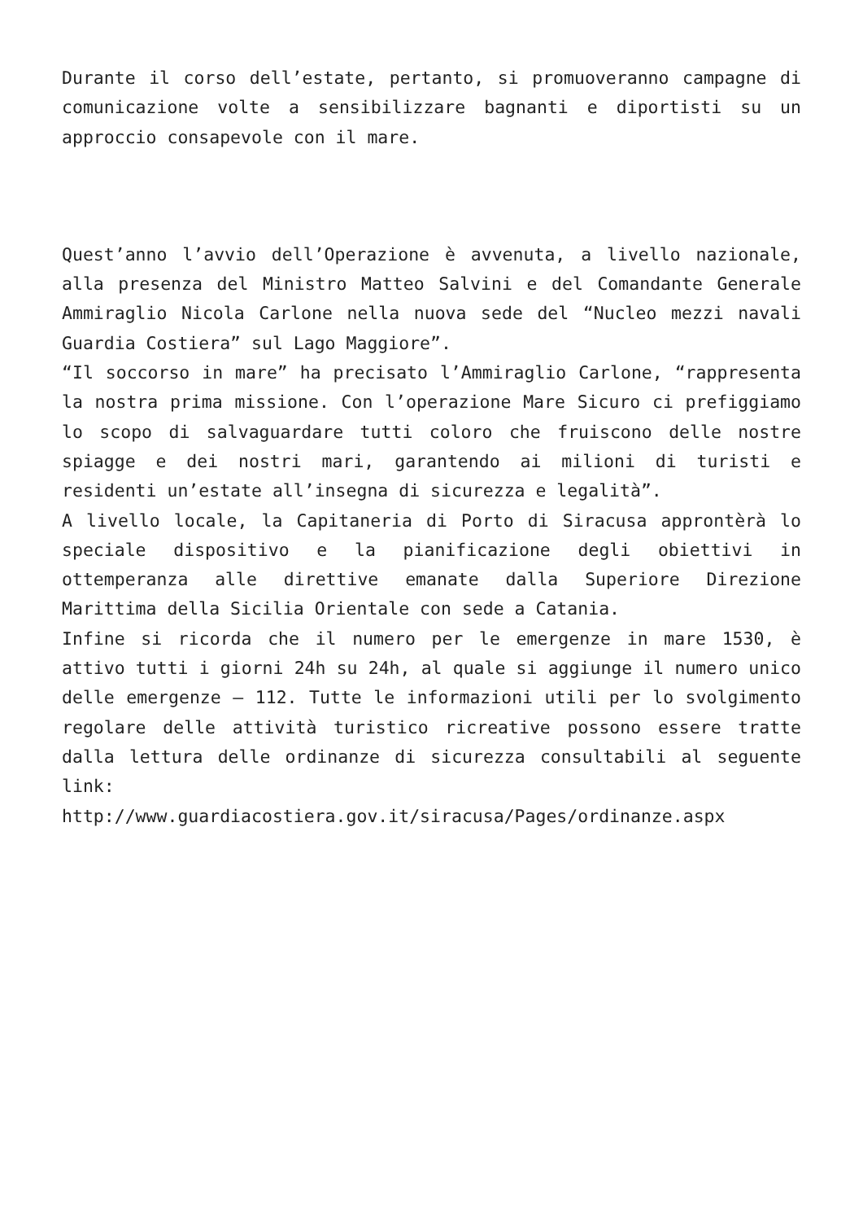Durante il corso dell’estate, pertanto, si promuoveranno campagne di comunicazione volte a sensibilizzare bagnanti e diportisti su un approccio consapevole con il mare.
Quest’anno l’avvio dell’Operazione è avvenuta, a livello nazionale, alla presenza del Ministro Matteo Salvini e del Comandante Generale Ammiraglio Nicola Carlone nella nuova sede del “Nucleo mezzi navali Guardia Costiera” sul Lago Maggiore”.
“Il soccorso in mare” ha precisato l’Ammiraglio Carlone, “rappresenta la nostra prima missione. Con l’operazione Mare Sicuro ci prefiggiamo lo scopo di salvaguardare tutti coloro che fruiscono delle nostre spiagge e dei nostri mari, garantendo ai milioni di turisti e residenti un’estate all’insegna di sicurezza e legalità”.
A livello locale, la Capitaneria di Porto di Siracusa approntèrà lo speciale dispositivo e la pianificazione degli obiettivi in ottemperanza alle direttive emanate dalla Superiore Direzione Marittima della Sicilia Orientale con sede a Catania.
Infine si ricorda che il numero per le emergenze in mare 1530, è attivo tutti i giorni 24h su 24h, al quale si aggiunge il numero unico delle emergenze – 112. Tutte le informazioni utili per lo svolgimento regolare delle attività turistico ricreative possono essere tratte dalla lettura delle ordinanze di sicurezza consultabili al seguente link:
http://www.guardiacostiera.gov.it/siracusa/Pages/ordinanze.aspx